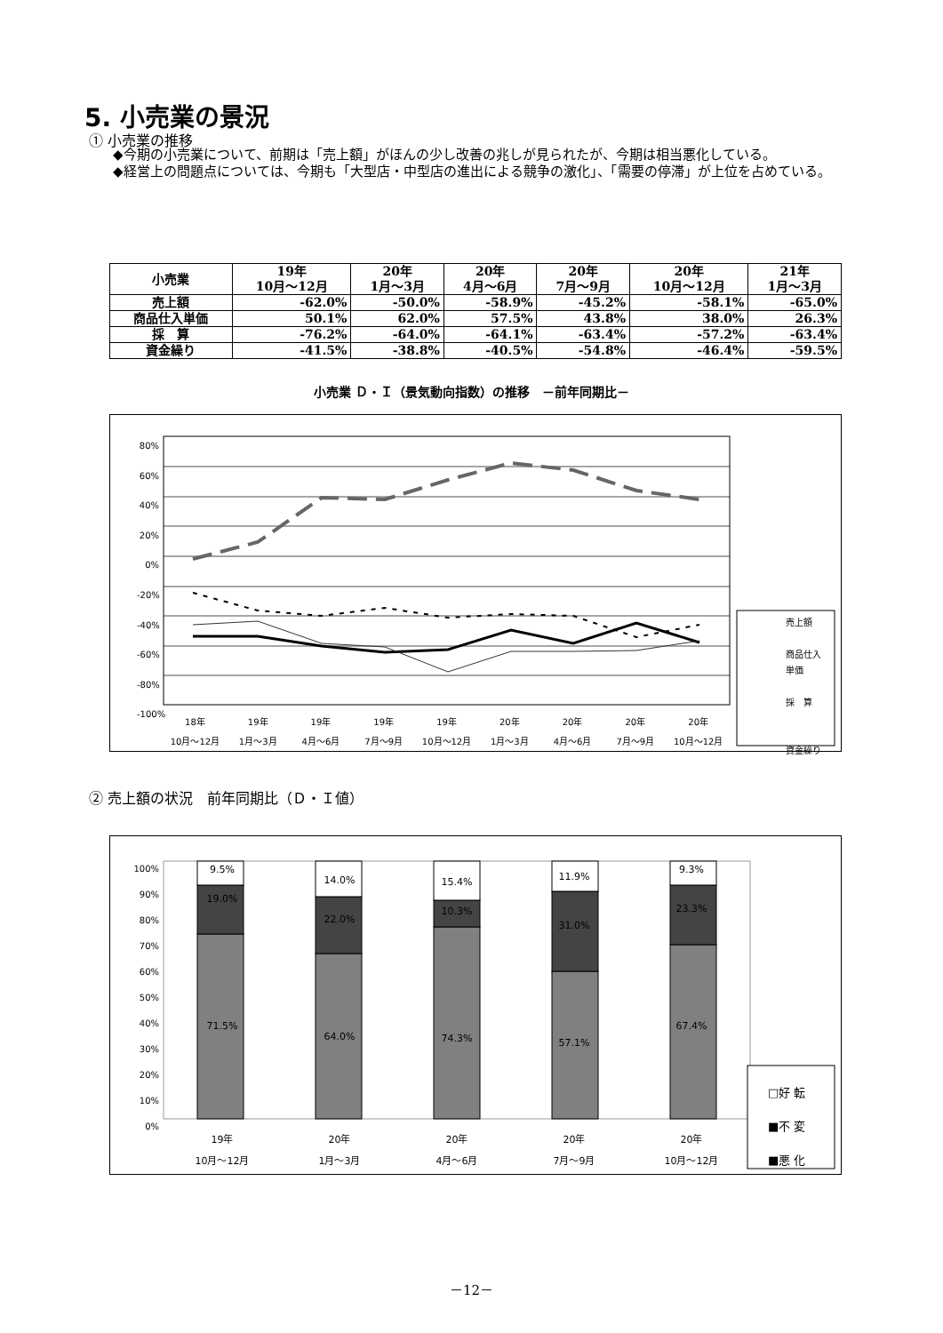5. 小売業の景況
① 小売業の推移
◆今期の小売業について、前期は「売上額」がほんの少し改善の兆しが見られたが、今期は相当悪化している。
◆経営上の問題点については、今期も「大型店・中型店の進出による競争の激化」、「需要の停滞」が上位を占めている。
| 小売業 | 19年 10月～12月 | 20年 1月～3月 | 20年 4月～6月 | 20年 7月～9月 | 20年 10月～12月 | 21年 1月～3月 |
| --- | --- | --- | --- | --- | --- | --- |
| 売上額 | -62.0% | -50.0% | -58.9% | -45.2% | -58.1% | -65.0% |
| 商品仕入単価 | 50.1% | 62.0% | 57.5% | 43.8% | 38.0% | 26.3% |
| 採 算 | -76.2% | -64.0% | -64.1% | -63.4% | -57.2% | -63.4% |
| 資金繰り | -41.5% | -38.8% | -40.5% | -54.8% | -46.4% | -59.5% |
小売業 Ｄ・Ｉ（景気動向指数）の推移　－前年同期比－
80%
60%
40%
20%
0%
-20%
-40%
-60%
-80%
-100%
18年
10月～12月 19年
1月～3月 19年
4月～6月 19年
7月～9月 19年
10月～12月 20年
1月～3月 20年
4月～6月 20年
7月～9月 20年
10月～12月
売上額
商品仕入
単価
採　算
資金繰り
② 売上額の状況　前年同期比（Ｄ・Ｉ値）
100%
90%
80%
70%
60%
50%
40%
30%
20%
10%
0%
9.5%
19.0%
71.5%
14.0%
22.0%
64.0%
15.4%
10.3%
74.3%
11.9%
31.0%
57.1%
9.3%
23.3%
67.4%
19年
10月～12月 20年
1月～3月 20年
4月～6月 20年
7月～9月 20年
10月～12月
□好 転
■不 変
■悪 化
－12－